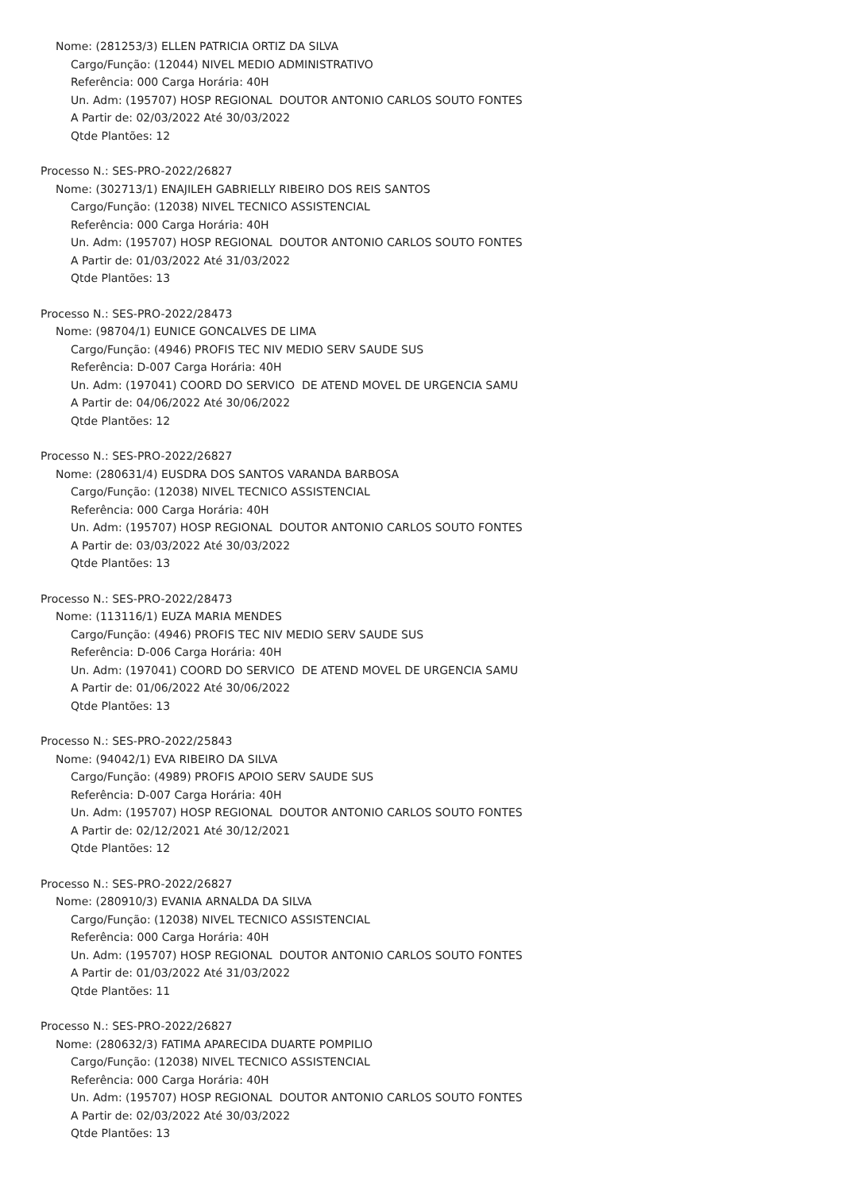Nome: (281253/3) ELLEN PATRICIA ORTIZ DA SILVA
Cargo/Função: (12044) NIVEL MEDIO ADMINISTRATIVO
Referência: 000 Carga Horária: 40H
Un. Adm: (195707) HOSP REGIONAL DOUTOR ANTONIO CARLOS SOUTO FONTES
A Partir de: 02/03/2022 Até 30/03/2022
Qtde Plantões: 12
Processo N.: SES-PRO-2022/26827
Nome: (302713/1) ENAJILEH GABRIELLY RIBEIRO DOS REIS SANTOS
Cargo/Função: (12038) NIVEL TECNICO ASSISTENCIAL
Referência: 000 Carga Horária: 40H
Un. Adm: (195707) HOSP REGIONAL DOUTOR ANTONIO CARLOS SOUTO FONTES
A Partir de: 01/03/2022 Até 31/03/2022
Qtde Plantões: 13
Processo N.: SES-PRO-2022/28473
Nome: (98704/1) EUNICE GONCALVES DE LIMA
Cargo/Função: (4946) PROFIS TEC NIV MEDIO SERV SAUDE SUS
Referência: D-007 Carga Horária: 40H
Un. Adm: (197041) COORD DO SERVICO DE ATEND MOVEL DE URGENCIA SAMU
A Partir de: 04/06/2022 Até 30/06/2022
Qtde Plantões: 12
Processo N.: SES-PRO-2022/26827
Nome: (280631/4) EUSDRA DOS SANTOS VARANDA BARBOSA
Cargo/Função: (12038) NIVEL TECNICO ASSISTENCIAL
Referência: 000 Carga Horária: 40H
Un. Adm: (195707) HOSP REGIONAL DOUTOR ANTONIO CARLOS SOUTO FONTES
A Partir de: 03/03/2022 Até 30/03/2022
Qtde Plantões: 13
Processo N.: SES-PRO-2022/28473
Nome: (113116/1) EUZA MARIA MENDES
Cargo/Função: (4946) PROFIS TEC NIV MEDIO SERV SAUDE SUS
Referência: D-006 Carga Horária: 40H
Un. Adm: (197041) COORD DO SERVICO DE ATEND MOVEL DE URGENCIA SAMU
A Partir de: 01/06/2022 Até 30/06/2022
Qtde Plantões: 13
Processo N.: SES-PRO-2022/25843
Nome: (94042/1) EVA RIBEIRO DA SILVA
Cargo/Função: (4989) PROFIS APOIO SERV SAUDE SUS
Referência: D-007 Carga Horária: 40H
Un. Adm: (195707) HOSP REGIONAL DOUTOR ANTONIO CARLOS SOUTO FONTES
A Partir de: 02/12/2021 Até 30/12/2021
Qtde Plantões: 12
Processo N.: SES-PRO-2022/26827
Nome: (280910/3) EVANIA ARNALDA DA SILVA
Cargo/Função: (12038) NIVEL TECNICO ASSISTENCIAL
Referência: 000 Carga Horária: 40H
Un. Adm: (195707) HOSP REGIONAL DOUTOR ANTONIO CARLOS SOUTO FONTES
A Partir de: 01/03/2022 Até 31/03/2022
Qtde Plantões: 11
Processo N.: SES-PRO-2022/26827
Nome: (280632/3) FATIMA APARECIDA DUARTE POMPILIO
Cargo/Função: (12038) NIVEL TECNICO ASSISTENCIAL
Referência: 000 Carga Horária: 40H
Un. Adm: (195707) HOSP REGIONAL DOUTOR ANTONIO CARLOS SOUTO FONTES
A Partir de: 02/03/2022 Até 30/03/2022
Qtde Plantões: 13